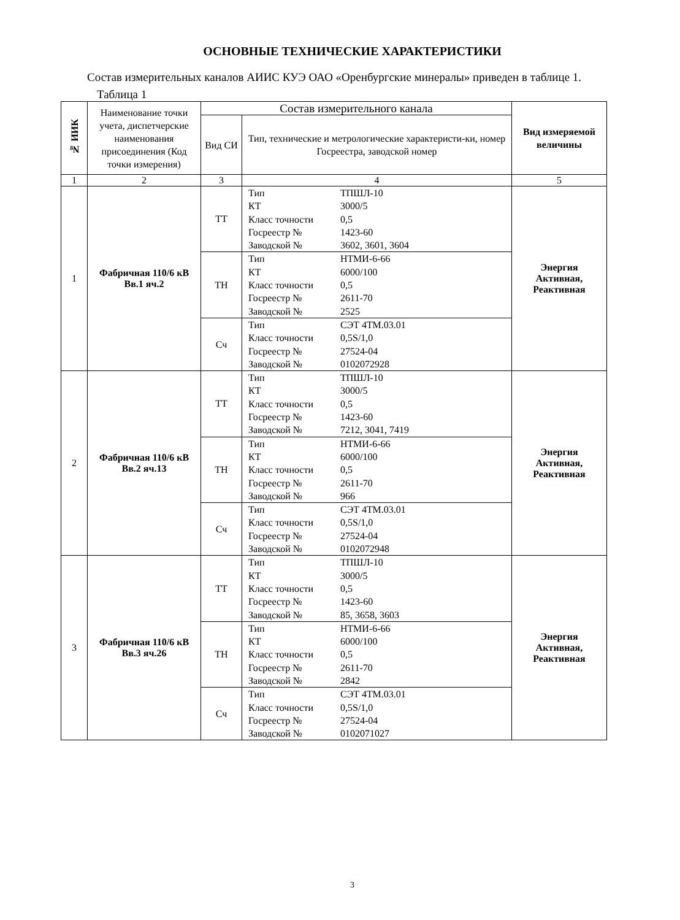ОСНОВНЫЕ ТЕХНИЧЕСКИЕ ХАРАКТЕРИСТИКИ
Состав измерительных каналов АИИС КУЭ ОАО «Оренбургские минералы» приведен в таблице 1.
Таблица 1
| № ИИК | Наименование точки учета, диспетчерские наименования присоединения (Код точки измерения) | Состав измерительного канала | | Вид измеряемой величины |
| --- | --- | --- | --- | --- |
| | | Вид СИ | Тип, технические и метрологические характеристи-ки, номер Госреестра, заводской номер | |
| 1 | 2 | 3 | 4 | 5 |
| 1 | Фабричная 110/6 кВ Вв.1 яч.2 | ТТ | Тип ТПШЛ-10 КТ 3000/5 Класс точности 0,5 Госреестр № 1423-60 Заводской № 3602, 3601, 3604 | Энергия Активная, Реактивная |
| | | ТН | Тип НТМИ-6-66 КТ 6000/100 Класс точности 0,5 Госреестр № 2611-70 Заводской № 2525 | |
| | | Сч | Тип СЭТ 4ТМ.03.01 Класс точности 0,5S/1,0 Госреестр № 27524-04 Заводской № 0102072928 | |
| 2 | Фабричная 110/6 кВ Вв.2 яч.13 | ТТ | Тип ТПШЛ-10 КТ 3000/5 Класс точности 0,5 Госреестр № 1423-60 Заводской № 7212, 3041, 7419 | Энергия Активная, Реактивная |
| | | ТН | Тип НТМИ-6-66 КТ 6000/100 Класс точности 0,5 Госреестр № 2611-70 Заводской № 966 | |
| | | Сч | Тип СЭТ 4ТМ.03.01 Класс точности 0,5S/1,0 Госреестр № 27524-04 Заводской № 0102072948 | |
| 3 | Фабричная 110/6 кВ Вв.3 яч.26 | ТТ | Тип ТПШЛ-10 КТ 3000/5 Класс точности 0,5 Госреестр № 1423-60 Заводской № 85, 3658, 3603 | Энергия Активная, Реактивная |
| | | ТН | Тип НТМИ-6-66 КТ 6000/100 Класс точности 0,5 Госреестр № 2611-70 Заводской № 2842 | |
| | | Сч | Тип СЭТ 4ТМ.03.01 Класс точности 0,5S/1,0 Госреестр № 27524-04 Заводской № 0102071027 | |
3